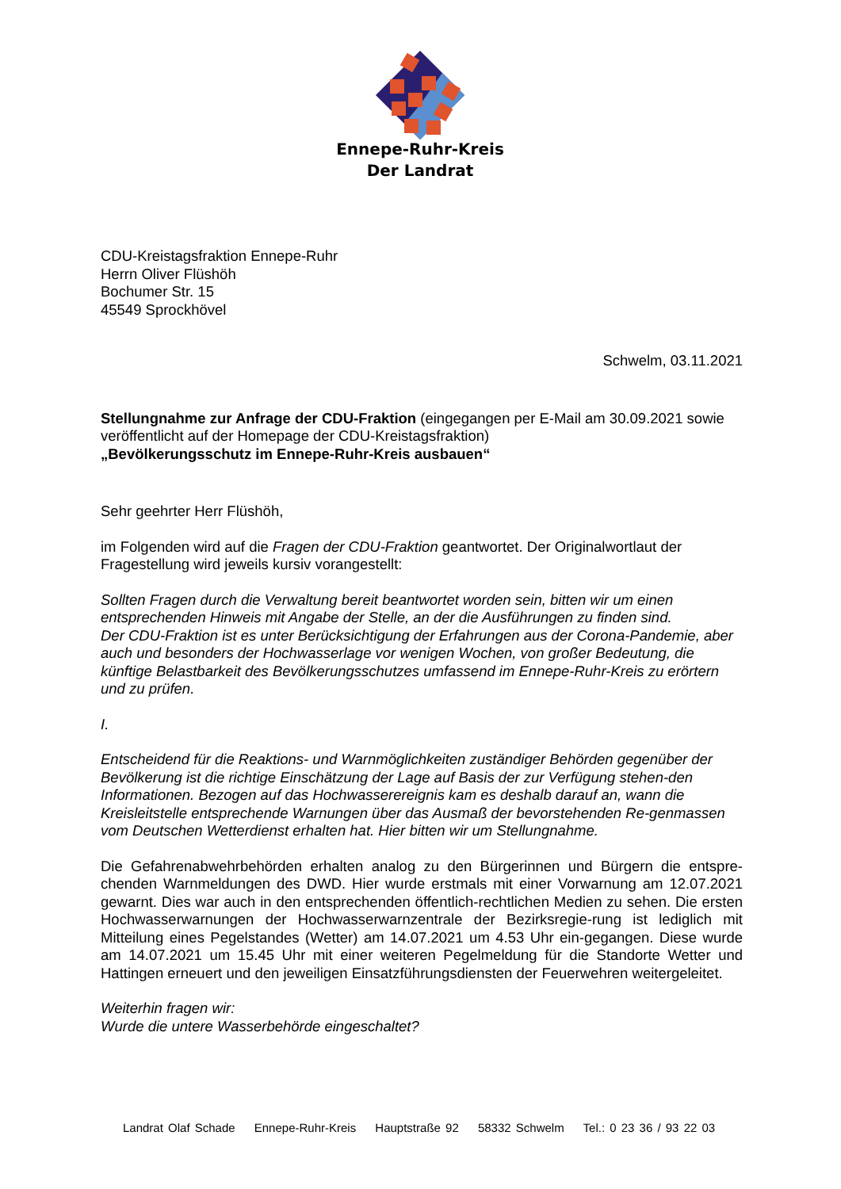Ennepe-Ruhr-Kreis
Der Landrat
CDU-Kreistagsfraktion Ennepe-Ruhr
Herrn Oliver Flüshöh
Bochumer Str. 15
45549 Sprockhövel
Schwelm, 03.11.2021
Stellungnahme zur Anfrage der CDU-Fraktion (eingegangen per E-Mail am 30.09.2021 sowie veröffentlicht auf der Homepage der CDU-Kreistagsfraktion)
„Bevölkerungsschutz im Ennepe-Ruhr-Kreis ausbauen“
Sehr geehrter Herr Flüshöh,
im Folgenden wird auf die Fragen der CDU-Fraktion geantwortet. Der Originalwortlaut der Fragestellung wird jeweils kursiv vorangestellt:
Sollten Fragen durch die Verwaltung bereit beantwortet worden sein, bitten wir um einen entsprechenden Hinweis mit Angabe der Stelle, an der die Ausführungen zu finden sind.
Der CDU-Fraktion ist es unter Berücksichtigung der Erfahrungen aus der Corona-Pandemie, aber auch und besonders der Hochwasserlage vor wenigen Wochen, von großer Bedeutung, die künftige Belastbarkeit des Bevölkerungsschutzes umfassend im Ennepe-Ruhr-Kreis zu erörtern und zu prüfen.
I.
Entscheidend für die Reaktions- und Warnmöglichkeiten zuständiger Behörden gegenüber der Bevölkerung ist die richtige Einschätzung der Lage auf Basis der zur Verfügung stehen-den Informationen. Bezogen auf das Hochwasserereignis kam es deshalb darauf an, wann die Kreisleitstelle entsprechende Warnungen über das Ausmaß der bevorstehenden Re-genmassen vom Deutschen Wetterdienst erhalten hat. Hier bitten wir um Stellungnahme.
Die Gefahrenabwehrbehörden erhalten analog zu den Bürgerinnen und Bürgern die entspre-chenden Warnmeldungen des DWD. Hier wurde erstmals mit einer Vorwarnung am 12.07.2021 gewarnt. Dies war auch in den entsprechenden öffentlich-rechtlichen Medien zu sehen. Die ersten Hochwasserwarnungen der Hochwasserwarnzentrale der Bezirksregie-rung ist lediglich mit Mitteilung eines Pegelstandes (Wetter) am 14.07.2021 um 4.53 Uhr ein-gegangen. Diese wurde am 14.07.2021 um 15.45 Uhr mit einer weiteren Pegelmeldung für die Standorte Wetter und Hattingen erneuert und den jeweiligen Einsatzführungsdiensten der Feuerwehren weitergeleitet.
Weiterhin fragen wir:
Wurde die untere Wasserbehörde eingeschaltet?
Landrat Olaf Schade Ennepe-Ruhr-Kreis Hauptstraße 92 58332 Schwelm Tel.: 0 23 36 / 93 22 03